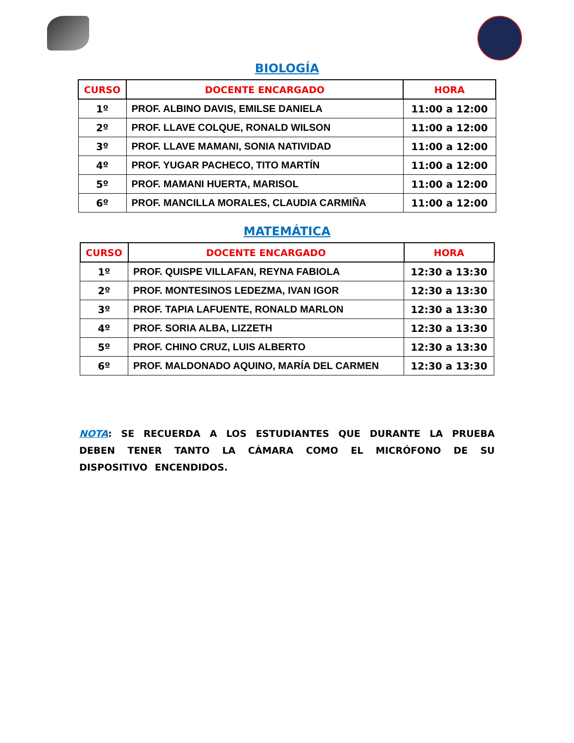BIOLOGÍA
| CURSO | DOCENTE ENCARGADO | HORA |
| --- | --- | --- |
| 1º | PROF. ALBINO DAVIS, EMILSE DANIELA | 11:00 a 12:00 |
| 2º | PROF. LLAVE COLQUE, RONALD WILSON | 11:00 a 12:00 |
| 3º | PROF. LLAVE MAMANI, SONIA NATIVIDAD | 11:00 a 12:00 |
| 4º | PROF. YUGAR PACHECO, TITO MARTÍN | 11:00 a 12:00 |
| 5º | PROF. MAMANI HUERTA, MARISOL | 11:00 a 12:00 |
| 6º | PROF. MANCILLA MORALES, CLAUDIA CARMIÑA | 11:00 a 12:00 |
MATEMÁTICA
| CURSO | DOCENTE ENCARGADO | HORA |
| --- | --- | --- |
| 1º | PROF. QUISPE VILLAFAN, REYNA FABIOLA | 12:30 a 13:30 |
| 2º | PROF. MONTESINOS LEDEZMA, IVAN IGOR | 12:30 a 13:30 |
| 3º | PROF. TAPIA LAFUENTE, RONALD MARLON | 12:30 a 13:30 |
| 4º | PROF. SORIA ALBA, LIZZETH | 12:30 a 13:30 |
| 5º | PROF. CHINO CRUZ, LUIS ALBERTO | 12:30 a 13:30 |
| 6º | PROF. MALDONADO AQUINO, MARÍA DEL CARMEN | 12:30 a 13:30 |
NOTA: SE RECUERDA A LOS ESTUDIANTES QUE DURANTE LA PRUEBA DEBEN TENER TANTO LA CÁMARA COMO EL MICRÓFONO DE SU DISPOSITIVO ENCENDIDOS.